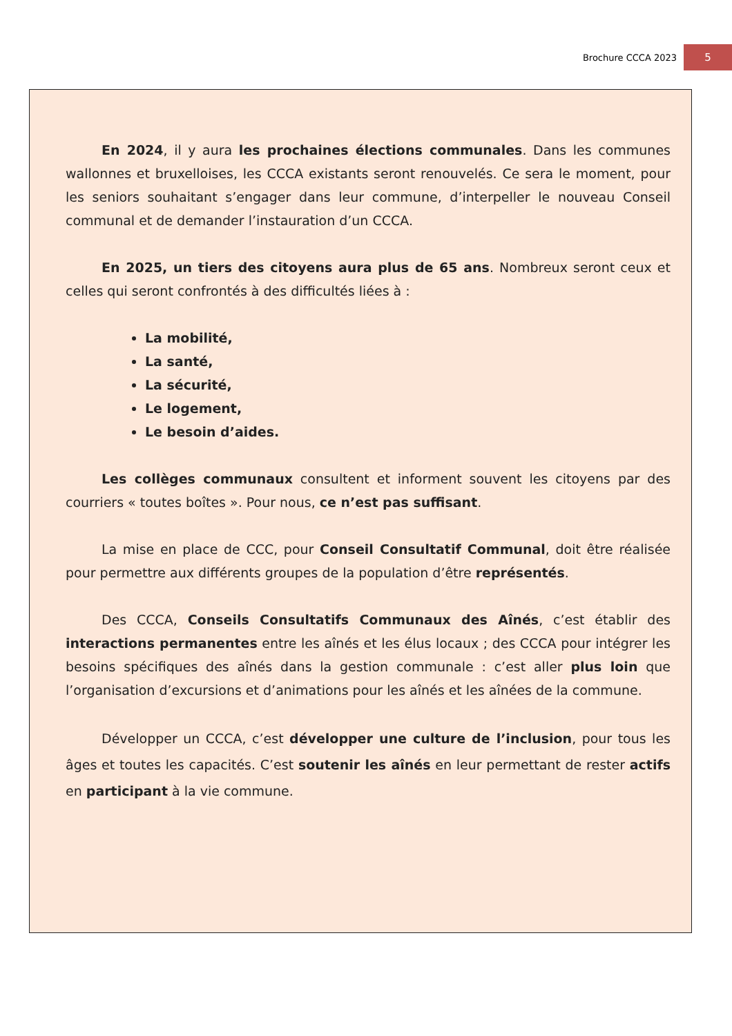Brochure CCCA 2023 5
En 2024, il y aura les prochaines élections communales. Dans les communes wallonnes et bruxelloises, les CCCA existants seront renouvelés. Ce sera le moment, pour les seniors souhaitant s’engager dans leur commune, d’interpeller le nouveau Conseil communal et de demander l’instauration d’un CCCA.
En 2025, un tiers des citoyens aura plus de 65 ans. Nombreux seront ceux et celles qui seront confrontés à des difficultés liées à :
La mobilité,
La santé,
La sécurité,
Le logement,
Le besoin d’aides.
Les collèges communaux consultent et informent souvent les citoyens par des courriers « toutes boîtes ». Pour nous, ce n’est pas suffisant.
La mise en place de CCC, pour Conseil Consultatif Communal, doit être réalisée pour permettre aux différents groupes de la population d’être représentés.
Des CCCA, Conseils Consultatifs Communaux des Aînés, c’est établir des interactions permanentes entre les aînés et les élus locaux ; des CCCA pour intégrer les besoins spécifiques des aînés dans la gestion communale : c’est aller plus loin que l’organisation d’excursions et d’animations pour les aînés et les aînées de la commune.
Développer un CCCA, c’est développer une culture de l’inclusion, pour tous les âges et toutes les capacités. C’est soutenir les aînés en leur permettant de rester actifs en participant à la vie commune.